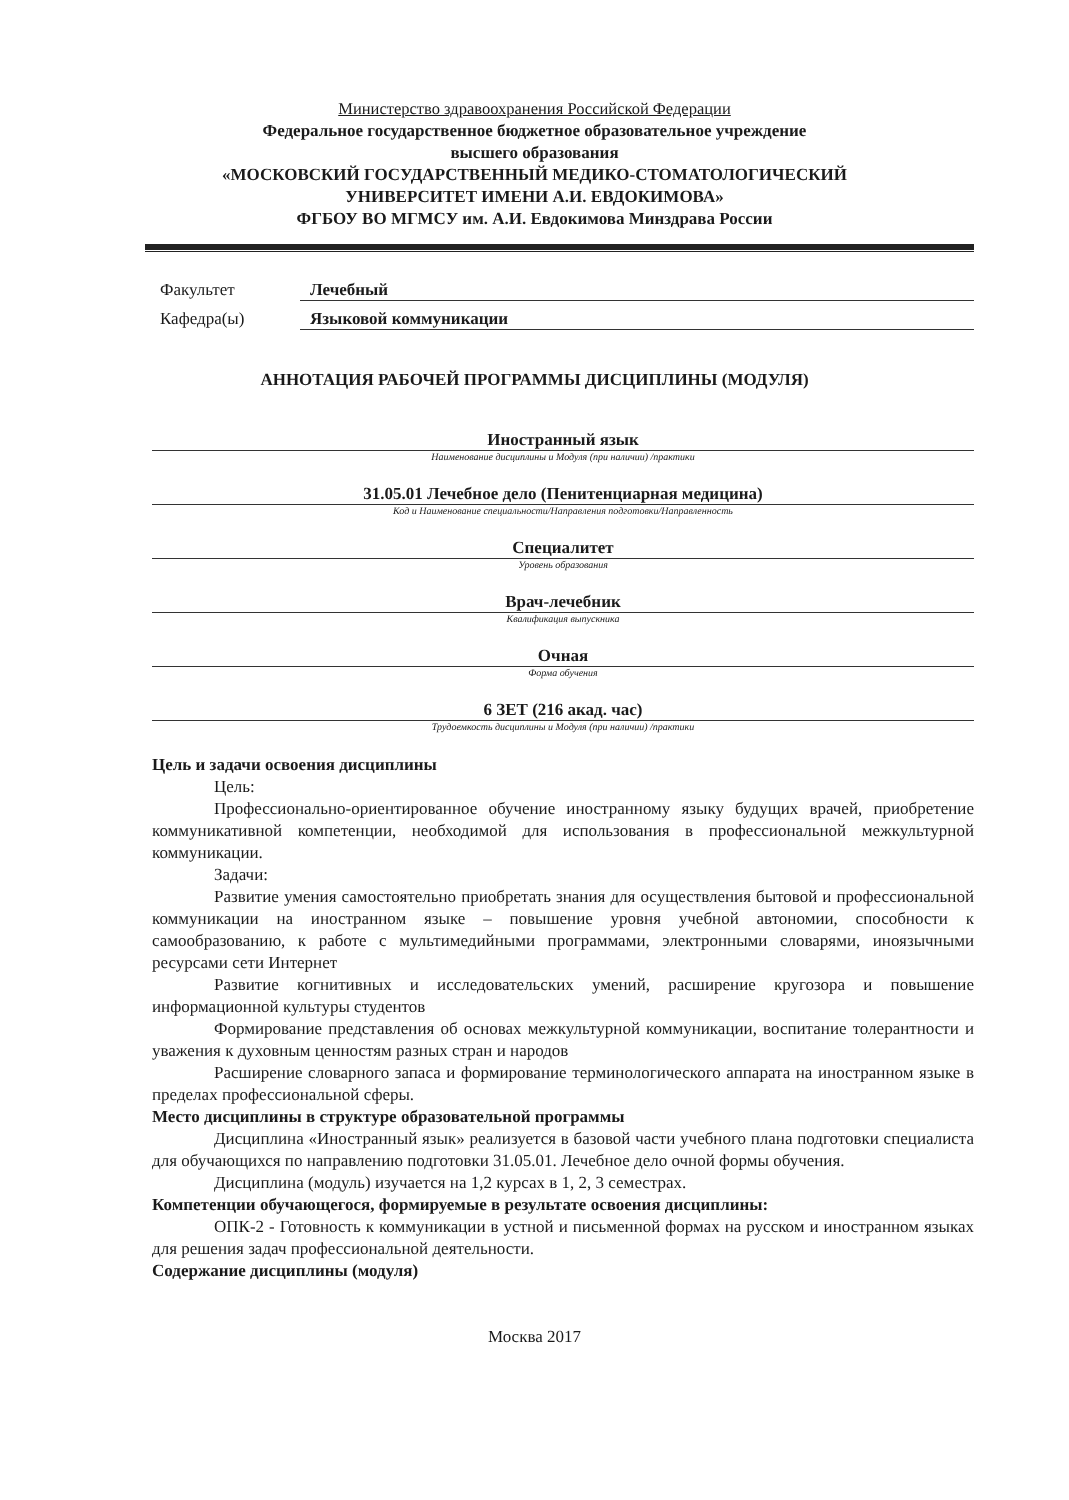Министерство здравоохранения Российской Федерации
Федеральное государственное бюджетное образовательное учреждение
высшего образования
«МОСКОВСКИЙ ГОСУДАРСТВЕННЫЙ МЕДИКО-СТОМАТОЛОГИЧЕСКИЙ
УНИВЕРСИТЕТ ИМЕНИ А.И. ЕВДОКИМОВА»
ФГБОУ ВО МГМСУ им. А.И. Евдокимова Минздрава России
Факультет Лечебный
Кафедра(ы) Языковой коммуникации
АННОТАЦИЯ РАБОЧЕЙ ПРОГРАММЫ ДИСЦИПЛИНЫ (МОДУЛЯ)
Иностранный язык
Наименование дисциплины и Модуля (при наличии) /практики
31.05.01 Лечебное дело (Пенитенциарная медицина)
Код и Наименование специальности/Направления подготовки/Направленность
Специалитет
Уровень образования
Врач-лечебник
Квалификация выпускника
Очная
Форма обучения
6 ЗЕТ (216 акад. час)
Трудоемкость дисциплины и Модуля (при наличии) /практики
Цель и задачи освоения дисциплины
Цель:
Профессионально-ориентированное обучение иностранному языку будущих врачей, приобретение коммуникативной компетенции, необходимой для использования в профессиональной межкультурной коммуникации.
Задачи:
Развитие умения самостоятельно приобретать знания для осуществления бытовой и профессиональной коммуникации на иностранном языке – повышение уровня учебной автономии, способности к самообразованию, к работе с мультимедийными программами, электронными словарями, иноязычными ресурсами сети Интернет
Развитие когнитивных и исследовательских умений, расширение кругозора и повышение информационной культуры студентов
Формирование представления об основах межкультурной коммуникации, воспитание толерантности и уважения к духовным ценностям разных стран и народов
Расширение словарного запаса и формирование терминологического аппарата на иностранном языке в пределах профессиональной сферы.
Место дисциплины в структуре образовательной программы
Дисциплина «Иностранный язык» реализуется в базовой части учебного плана подготовки специалиста для обучающихся по направлению подготовки 31.05.01. Лечебное дело очной формы обучения.
Дисциплина (модуль) изучается на 1,2 курсах в 1, 2, 3 семестрах.
Компетенции обучающегося, формируемые в результате освоения дисциплины:
ОПК-2 - Готовность к коммуникации в устной и письменной формах на русском и иностранном языках для решения задач профессиональной деятельности.
Содержание дисциплины (модуля)
Москва 2017